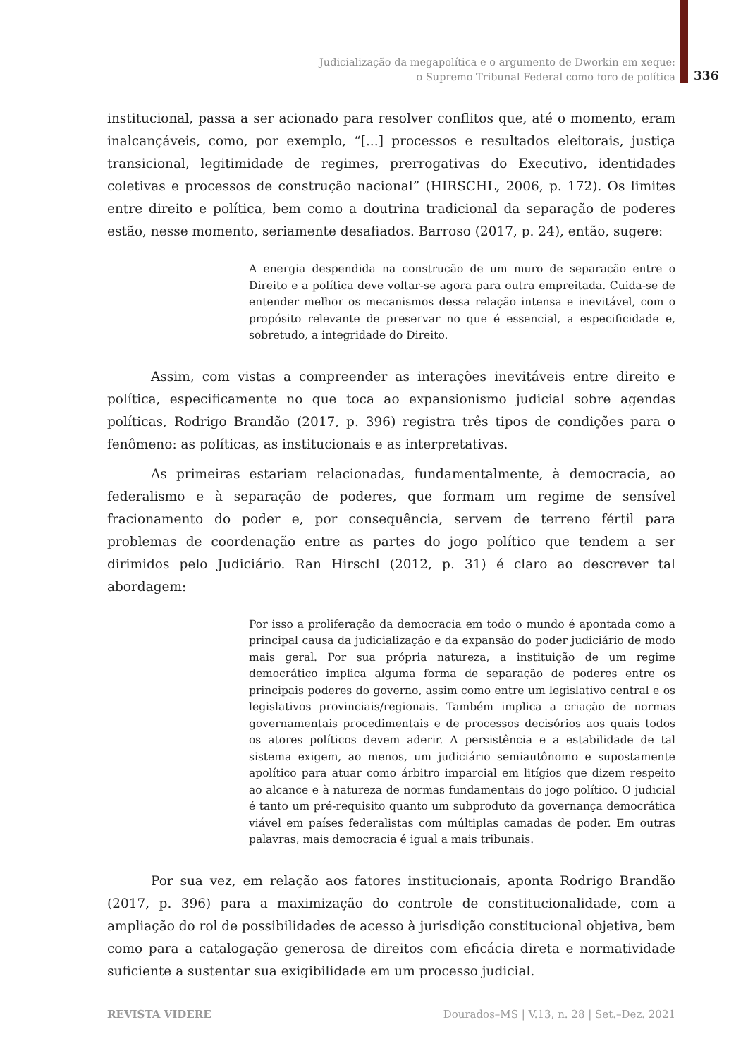Judicialização da megapolítica e o argumento de Dworkin em xeque:
o Supremo Tribunal Federal como foro de política
336
institucional, passa a ser acionado para resolver conflitos que, até o momento, eram inalcançáveis, como, por exemplo, “[...] processos e resultados eleitorais, justiça transicional, legitimidade de regimes, prerrogativas do Executivo, identidades coletivas e processos de construção nacional” (HIRSCHL, 2006, p. 172). Os limites entre direito e política, bem como a doutrina tradicional da separação de poderes estão, nesse momento, seriamente desafiados. Barroso (2017, p. 24), então, sugere:
A energia despendida na construção de um muro de separação entre o Direito e a política deve voltar-se agora para outra empreitada. Cuida-se de entender melhor os mecanismos dessa relação intensa e inevitável, com o propósito relevante de preservar no que é essencial, a especificidade e, sobretudo, a integridade do Direito.
Assim, com vistas a compreender as interações inevitáveis entre direito e política, especificamente no que toca ao expansionismo judicial sobre agendas políticas, Rodrigo Brandão (2017, p. 396) registra três tipos de condições para o fenômeno: as políticas, as institucionais e as interpretativas.
As primeiras estariam relacionadas, fundamentalmente, à democracia, ao federalismo e à separação de poderes, que formam um regime de sensível fracionamento do poder e, por consequência, servem de terreno fértil para problemas de coordenação entre as partes do jogo político que tendem a ser dirimidos pelo Judiciário. Ran Hirschl (2012, p. 31) é claro ao descrever tal abordagem:
Por isso a proliferação da democracia em todo o mundo é apontada como a principal causa da judicialização e da expansão do poder judiciário de modo mais geral. Por sua própria natureza, a instituição de um regime democrático implica alguma forma de separação de poderes entre os principais poderes do governo, assim como entre um legislativo central e os legislativos provinciais/regionais. Também implica a criação de normas governamentais procedimentais e de processos decisórios aos quais todos os atores políticos devem aderir. A persistência e a estabilidade de tal sistema exigem, ao menos, um judiciário semiautônomo e supostamente apolítico para atuar como árbitro imparcial em litígios que dizem respeito ao alcance e à natureza de normas fundamentais do jogo político. O judicial é tanto um pré-requisito quanto um subproduto da governança democrática viável em países federalistas com múltiplas camadas de poder. Em outras palavras, mais democracia é igual a mais tribunais.
Por sua vez, em relação aos fatores institucionais, aponta Rodrigo Brandão (2017, p. 396) para a maximização do controle de constitucionalidade, com a ampliação do rol de possibilidades de acesso à jurisdição constitucional objetiva, bem como para a catalogação generosa de direitos com eficácia direta e normatividade suficiente a sustentar sua exigibilidade em um processo judicial.
REVISTA VIDERE Dourados–MS | V.13, n. 28 | Set.–Dez. 2021